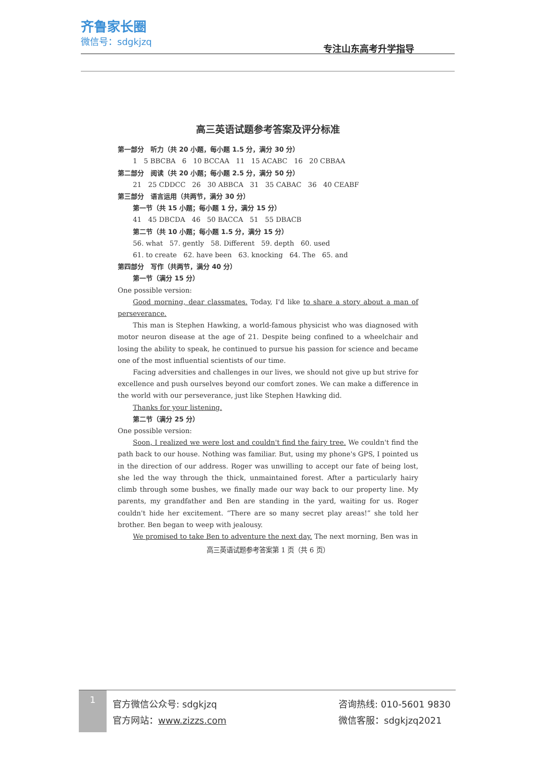齐鲁家长圈
微信号：sdgkjzq
专注山东高考升学指导
高三英语试题参考答案及评分标准
第一部分　听力（共 20 小题，每小题 1.5 分，满分 30 分）
1　5 BBCBA　6　10 BCCAA　11　15 ACABC　16　20 CBBAA
第二部分　阅读（共 20 小题；每小题 2.5 分，满分 50 分）
21　25 CDDCC　26　30 ABBCA　31　35 CABAC　36　40 CEABF
第三部分　语言运用（共两节，满分 30 分）
第一节（共 15 小题；每小题 1 分，满分 15 分）
41　45 DBCDA　46　50 BACCA　51　55 DBACB
第二节（共 10 小题；每小题 1.5 分，满分 15 分）
56. what　57. gently　58. Different　59. depth　60. used
61. to create　62. have been　63. knocking　64. The　65. and
第四部分　写作（共两节，满分 40 分）
第一节（满分 15 分）
One possible version:
Good morning, dear classmates. Today, I'd like to share a story about a man of perseverance.
This man is Stephen Hawking, a world-famous physicist who was diagnosed with motor neuron disease at the age of 21. Despite being confined to a wheelchair and losing the ability to speak, he continued to pursue his passion for science and became one of the most influential scientists of our time.
Facing adversities and challenges in our lives, we should not give up but strive for excellence and push ourselves beyond our comfort zones. We can make a difference in the world with our perseverance, just like Stephen Hawking did.
Thanks for your listening.
第二节（满分 25 分）
One possible version:
Soon, I realized we were lost and couldn't find the fairy tree. We couldn't find the path back to our house. Nothing was familiar. But, using my phone's GPS, I pointed us in the direction of our address. Roger was unwilling to accept our fate of being lost, she led the way through the thick, unmaintained forest. After a particularly hairy climb through some bushes, we finally made our way back to our property line. My parents, my grandfather and Ben are standing in the yard, waiting for us. Roger couldn't hide her excitement. “There are so many secret play areas!” she told her brother. Ben began to weep with jealousy.
We promised to take Ben to adventure the next day. The next morning, Ben was in
高三英语试题参考答案第 1 页（共 6 页）
1
官方微信公众号: sdgkjzq
官方网站：www.zizzs.com
咨询热线: 010-5601 9830
微信客服：sdgkjzq2021